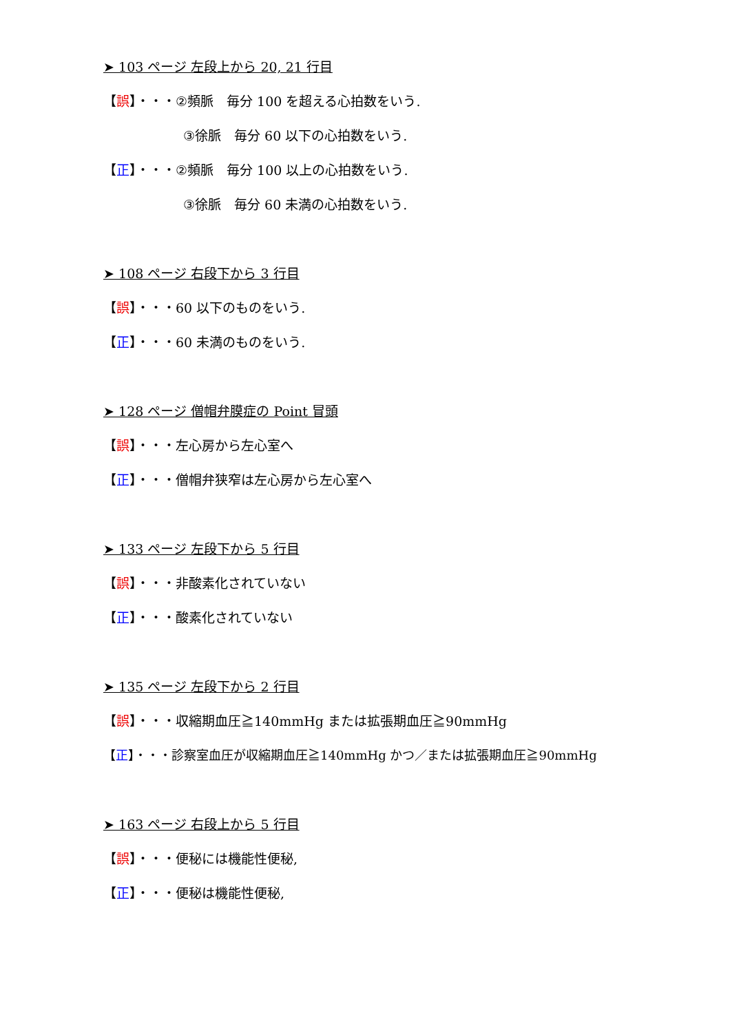➤ 103 ページ 左段上から 20, 21 行目
【誤】・・・②頻脈　毎分 100 を超える心拍数をいう.
③徐脈　毎分 60 以下の心拍数をいう.
【正】・・・②頻脈　毎分 100 以上の心拍数をいう.
③徐脈　毎分 60 未満の心拍数をいう.
➤ 108 ページ 右段下から 3 行目
【誤】・・・60 以下のものをいう.
【正】・・・60 未満のものをいう.
➤ 128 ページ 僧帽弁膜症の Point 冒頭
【誤】・・・左心房から左心室へ
【正】・・・僧帽弁狭窄は左心房から左心室へ
➤ 133 ページ 左段下から 5 行目
【誤】・・・非酸素化されていない
【正】・・・酸素化されていない
➤ 135 ページ 左段下から 2 行目
【誤】・・・収縮期血圧≧140mmHg または拡張期血圧≧90mmHg
【正】・・・診察室血圧が収縮期血圧≧140mmHg かつ／または拡張期血圧≧90mmHg
➤ 163 ページ 右段上から 5 行目
【誤】・・・便秘には機能性便秘,
【正】・・・便秘は機能性便秘,